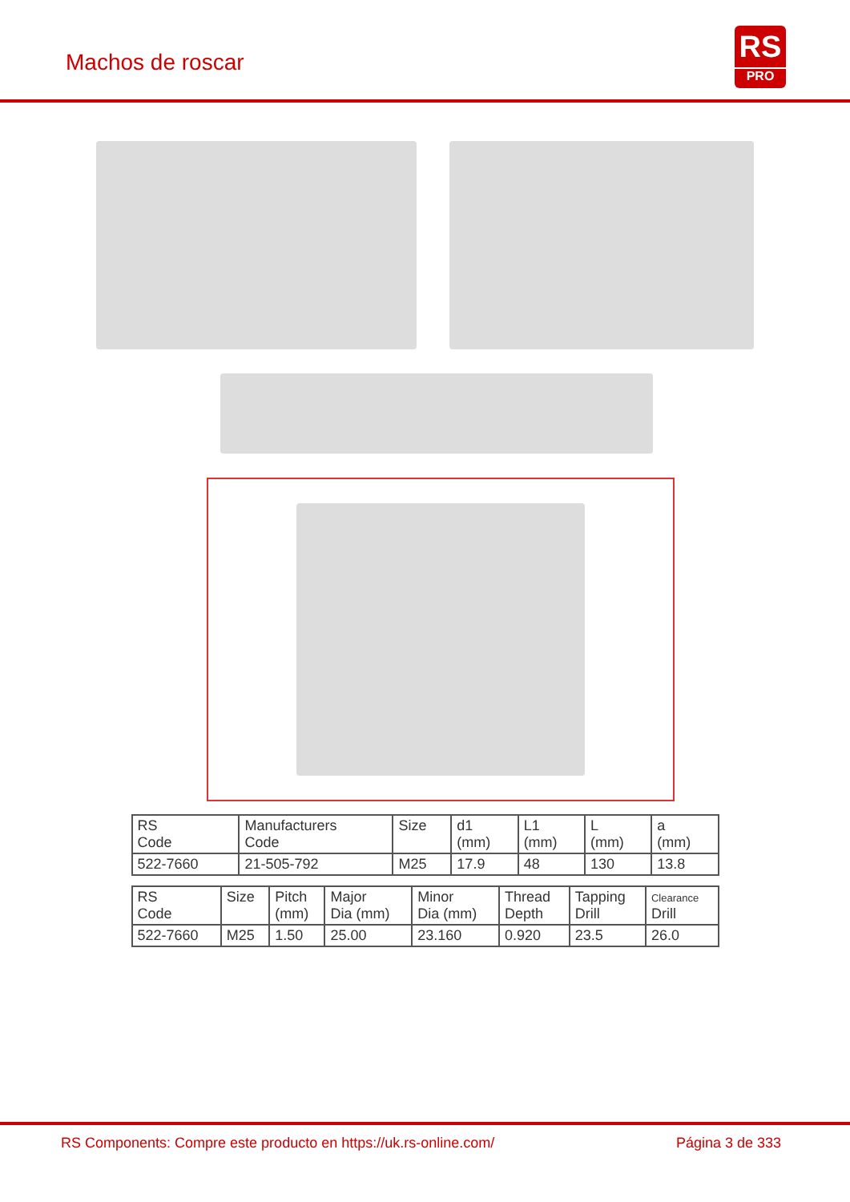Machos de roscar
RS
PRO
| RS Code | Manufacturers Code | Size | d1 (mm) | L1 (mm) | L (mm) | a (mm) |
| --- | --- | --- | --- | --- | --- | --- |
| 522-7660 | 21-505-792 | M25 | 17.9 | 48 | 130 | 13.8 |
| RS Code | Size | Pitch (mm) | Major Dia (mm) | Minor Dia (mm) | Thread Depth | Tapping Drill | Clearance Drill |
| --- | --- | --- | --- | --- | --- | --- | --- |
| 522-7660 | M25 | 1.50 | 25.00 | 23.160 | 0.920 | 23.5 | 26.0 |
RS Components: Compre este producto en https://uk.rs-online.com/
Página 3 de 333